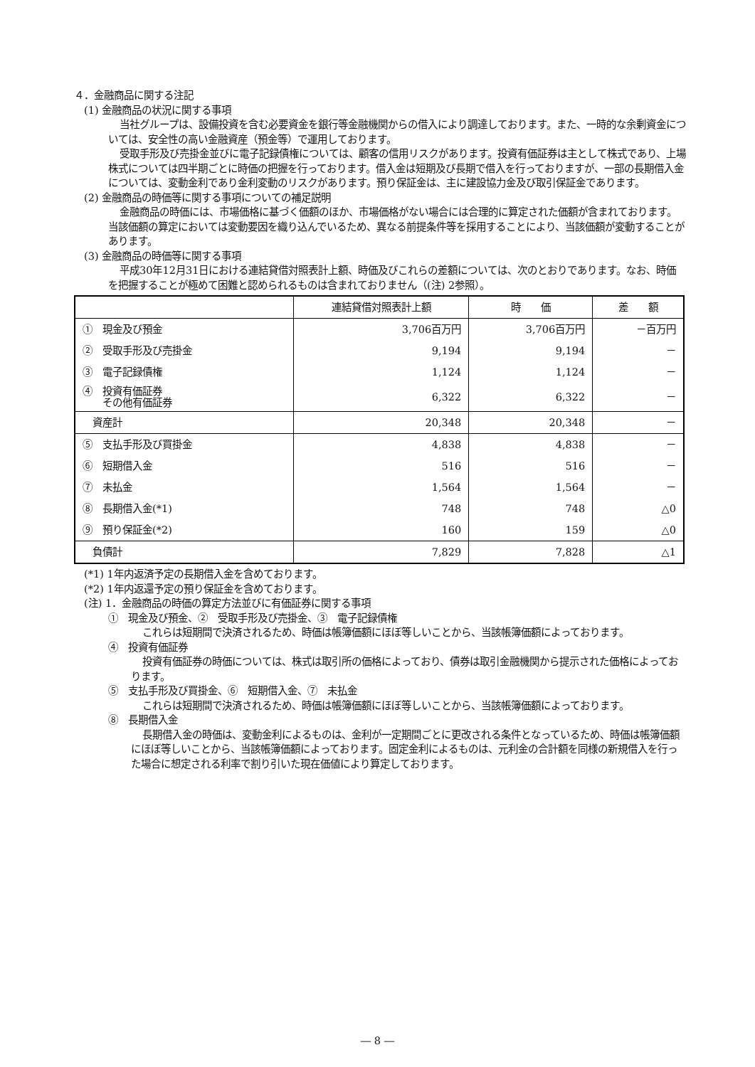４．金融商品に関する注記
(1) 金融商品の状況に関する事項
当社グループは、設備投資を含む必要資金を銀行等金融機関からの借入により調達しております。また、一時的な余剰資金については、安全性の高い金融資産（預金等）で運用しております。
受取手形及び売掛金並びに電子記録債権については、顧客の信用リスクがあります。投資有価証券は主として株式であり、上場株式については四半期ごとに時価の把握を行っております。借入金は短期及び長期で借入を行っておりますが、一部の長期借入金については、変動金利であり金利変動のリスクがあります。預り保証金は、主に建設協力金及び取引保証金であります。
(2) 金融商品の時価等に関する事項についての補足説明
金融商品の時価には、市場価格に基づく価額のほか、市場価格がない場合には合理的に算定された価額が含まれております。当該価額の算定においては変動要因を織り込んでいるため、異なる前提条件等を採用することにより、当該価額が変動することがあります。
(3) 金融商品の時価等に関する事項
平成30年12月31日における連結貸借対照表計上額、時価及びこれらの差額については、次のとおりであります。なお、時価を把握することが極めて困難と認められるものは含まれておりません（(注) 2参照）。
| | 連結貸借対照表計上額 | 時 価 | 差 額 |
| --- | --- | --- | --- |
| ① 現金及び預金 | 3,706百万円 | 3,706百万円 | －百万円 |
| ② 受取手形及び売掛金 | 9,194 | 9,194 | － |
| ③ 電子記録債権 | 1,124 | 1,124 | － |
| ④ 投資有価証券 その他有価証券 | 6,322 | 6,322 | － |
| 資産計 | 20,348 | 20,348 | － |
| ⑤ 支払手形及び買掛金 | 4,838 | 4,838 | － |
| ⑥ 短期借入金 | 516 | 516 | － |
| ⑦ 未払金 | 1,564 | 1,564 | － |
| ⑧ 長期借入金(*1) | 748 | 748 | △0 |
| ⑨ 預り保証金(*2) | 160 | 159 | △0 |
| 負債計 | 7,829 | 7,828 | △1 |
(*1) 1年内返済予定の長期借入金を含めております。
(*2) 1年内返還予定の預り保証金を含めております。
(注) 1．金融商品の時価の算定方法並びに有価証券に関する事項
①　現金及び預金、②　受取手形及び売掛金、③　電子記録債権
これらは短期間で決済されるため、時価は帳簿価額にほぼ等しいことから、当該帳簿価額によっております。
④　投資有価証券
投資有価証券の時価については、株式は取引所の価格によっており、債券は取引金融機関から提示された価格によっております。
⑤　支払手形及び買掛金、⑥　短期借入金、⑦　未払金
これらは短期間で決済されるため、時価は帳簿価額にほぼ等しいことから、当該帳簿価額によっております。
⑧　長期借入金
長期借入金の時価は、変動金利によるものは、金利が一定期間ごとに更改される条件となっているため、時価は帳簿価額にほぼ等しいことから、当該帳簿価額によっております。固定金利によるものは、元利金の合計額を同様の新規借入を行った場合に想定される利率で割り引いた現在価値により算定しております。
― 8 ―